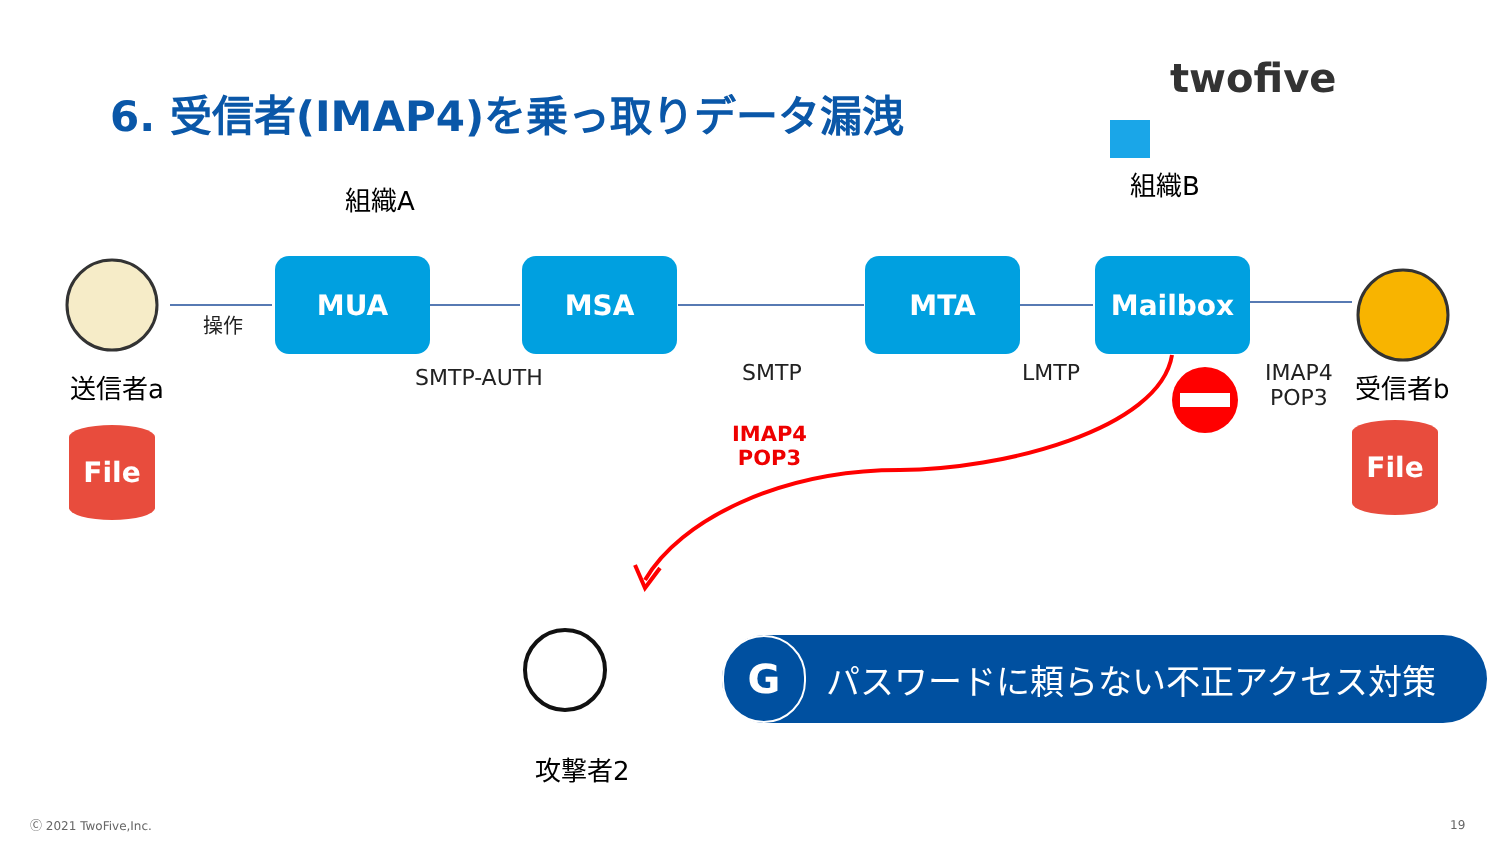6. 受信者(IMAP4)を乗っ取りデータ漏洩
twofive
組織A 組織B
MUA MSA MTA Mailbox
操作
SMTP-AUTH SMTP LMTP
IMAP4
POP3
送信者a 受信者b
File File
IMAP4
POP3
攻撃者2
G
パスワードに頼らない不正アクセス対策
Ⓒ 2021 TwoFive,Inc. 19